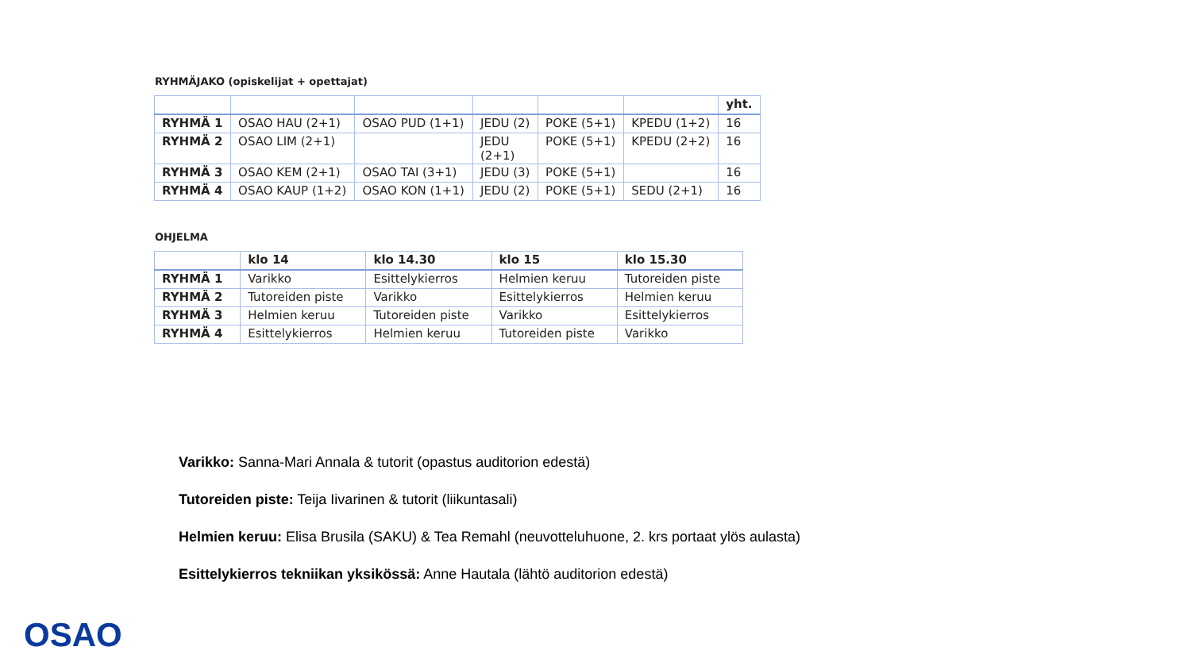RYHMÄJAKO (opiskelijat + opettajat)
| | | | | | | yht. |
| --- | --- | --- | --- | --- | --- | --- |
| RYHMÄ 1 | OSAO HAU (2+1) | OSAO PUD (1+1) | JEDU (2) | POKE (5+1) | KPEDU (1+2) | 16 |
| RYHMÄ 2 | OSAO LIM (2+1) | | JEDU (2+1) | POKE (5+1) | KPEDU (2+2) | 16 |
| RYHMÄ 3 | OSAO KEM (2+1) | OSAO TAI (3+1) | JEDU (3) | POKE (5+1) | | 16 |
| RYHMÄ 4 | OSAO KAUP (1+2) | OSAO KON (1+1) | JEDU (2) | POKE (5+1) | SEDU (2+1) | 16 |
OHJELMA
| | klo 14 | klo 14.30 | klo 15 | klo 15.30 |
| --- | --- | --- | --- | --- |
| RYHMÄ 1 | Varikko | Esittelykierros | Helmien keruu | Tutoreiden piste |
| RYHMÄ 2 | Tutoreiden piste | Varikko | Esittelykierros | Helmien keruu |
| RYHMÄ 3 | Helmien keruu | Tutoreiden piste | Varikko | Esittelykierros |
| RYHMÄ 4 | Esittelykierros | Helmien keruu | Tutoreiden piste | Varikko |
Varikko: Sanna-Mari Annala & tutorit (opastus auditorion edestä)
Tutoreiden piste: Teija Iivarinen & tutorit (liikuntasali)
Helmien keruu: Elisa Brusila (SAKU) & Tea Remahl (neuvotteluhuone, 2. krs portaat ylös aulasta)
Esittelykierros tekniikan yksikössä: Anne Hautala (lähtö auditorion edestä)
OSAO